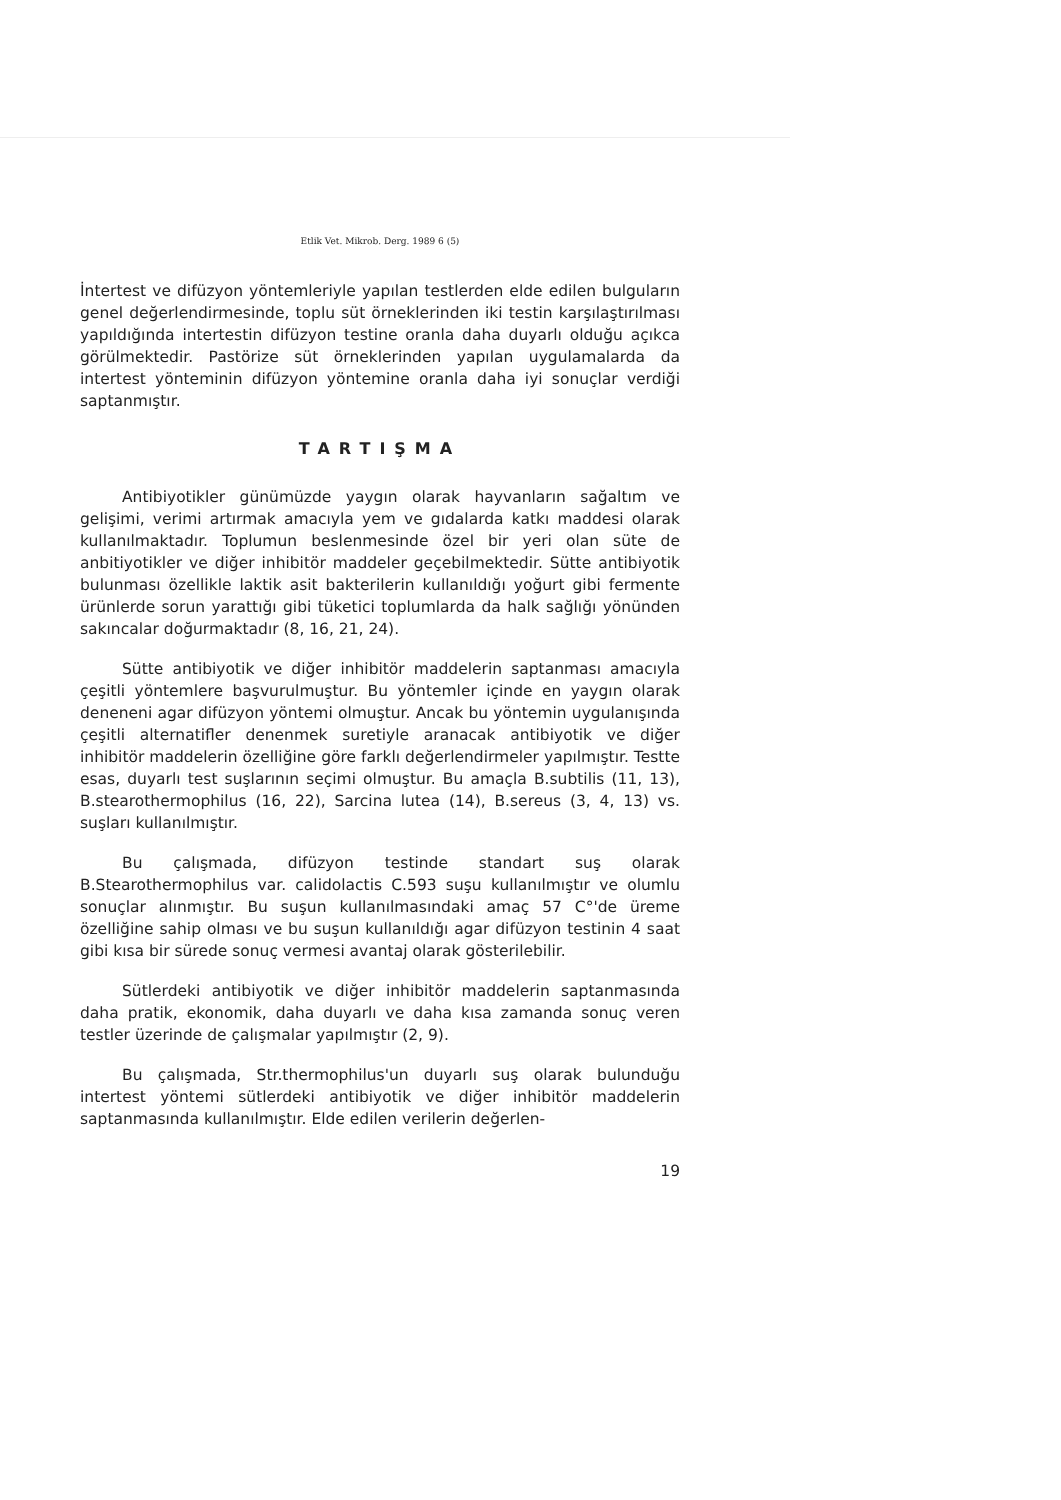Etlik Vet. Mikrob. Derg. 1989 6 (5)
İntertest ve difüzyon yöntemleriyle yapılan testlerden elde edilen bulguların genel değerlendirmesinde, toplu süt örneklerinden iki testin karşılaştırılması yapıldığında intertestin difüzyon testine oranla daha duyarlı olduğu açıkca görülmektedir. Pastörize süt örneklerinden yapılan uygulamalarda da intertest yönteminin difüzyon yöntemine oranla daha iyi sonuçlar verdiği saptanmıştır.
TARTIŞMA
Antibiyotikler günümüzde yaygın olarak hayvanların sağaltım ve gelişimi, verimi artırmak amacıyla yem ve gıdalarda katkı maddesi olarak kullanılmaktadır. Toplumun beslenmesinde özel bir yeri olan süte de anbitiyotikler ve diğer inhibitör maddeler geçebilmektedir. Sütte antibiyotik bulunması özellikle laktik asit bakterilerin kullanıldığı yoğurt gibi fermente ürünlerde sorun yarattığı gibi tüketici toplumlarda da halk sağlığı yönünden sakıncalar doğurmaktadır (8, 16, 21, 24).
Sütte antibiyotik ve diğer inhibitör maddelerin saptanması amacıyla çeşitli yöntemlere başvurulmuştur. Bu yöntemler içinde en yaygın olarak deneneni agar difüzyon yöntemi olmuştur. Ancak bu yöntemin uygulanışında çeşitli alternatifler denenmek suretiyle aranacak antibiyotik ve diğer inhibitör maddelerin özelliğine göre farklı değerlendirmeler yapılmıştır. Testte esas, duyarlı test suşlarının seçimi olmuştur. Bu amaçla B.subtilis (11, 13), B.stearothermophilus (16, 22), Sarcina lutea (14), B.sereus (3, 4, 13) vs. suşları kullanılmıştır.
Bu çalışmada, difüzyon testinde standart suş olarak B.Stearothermophilus var. calidolactis C.593 suşu kullanılmıştır ve olumlu sonuçlar alınmıştır. Bu suşun kullanılmasındaki amaç 57 C°'de üreme özelliğine sahip olması ve bu suşun kullanıldığı agar difüzyon testinin 4 saat gibi kısa bir sürede sonuç vermesi avantaj olarak gösterilebilir.
Sütlerdeki antibiyotik ve diğer inhibitör maddelerin saptanmasında daha pratik, ekonomik, daha duyarlı ve daha kısa zamanda sonuç veren testler üzerinde de çalışmalar yapılmıştır (2, 9).
Bu çalışmada, Str.thermophilus'un duyarlı suş olarak bulunduğu intertest yöntemi sütlerdeki antibiyotik ve diğer inhibitör maddelerin saptanmasında kullanılmıştır. Elde edilen verilerin değerlen-
19